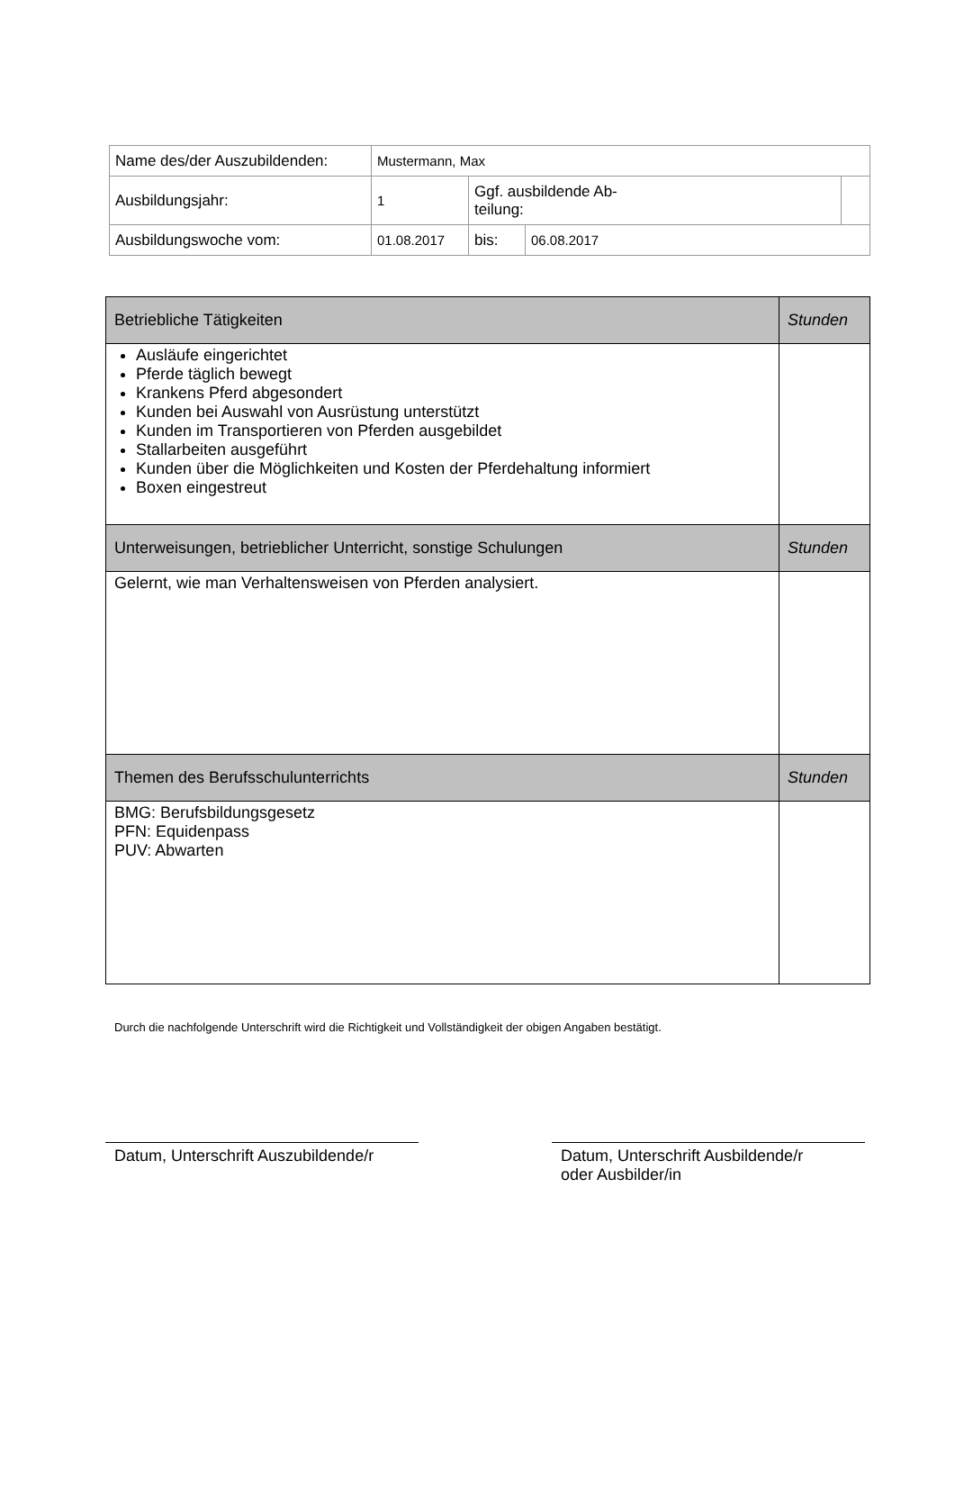| Name des/der Auszubildenden: | Mustermann, Max | | | |
| Ausbildungsjahr: | 1 | Ggf. ausbildende Ab- teilung: | | |
| Ausbildungswoche vom: | 01.08.2017 | bis: | 06.08.2017 | |
| Betriebliche Tätigkeiten | Stunden |
| Ausläufe eingerichtet Pferde täglich bewegt Krankens Pferd abgesondert Kunden bei Auswahl von Ausrüstung unterstützt Kunden im Transportieren von Pferden ausgebildet Stallarbeiten ausgeführt Kunden über die Möglichkeiten und Kosten der Pferdehaltung informiert Boxen eingestreut | |
| Unterweisungen, betrieblicher Unterricht, sonstige Schulungen | Stunden |
| Gelernt, wie man Verhaltensweisen von Pferden analysiert. | |
| Themen des Berufsschulunterrichts | Stunden |
| BMG: Berufsbildungsgesetz PFN: Equidenpass PUV: Abwarten | |
Durch die nachfolgende Unterschrift wird die Richtigkeit und Vollständigkeit der obigen Angaben bestätigt.
Datum, Unterschrift Auszubildende/r
Datum, Unterschrift Ausbildende/r
oder Ausbilder/in